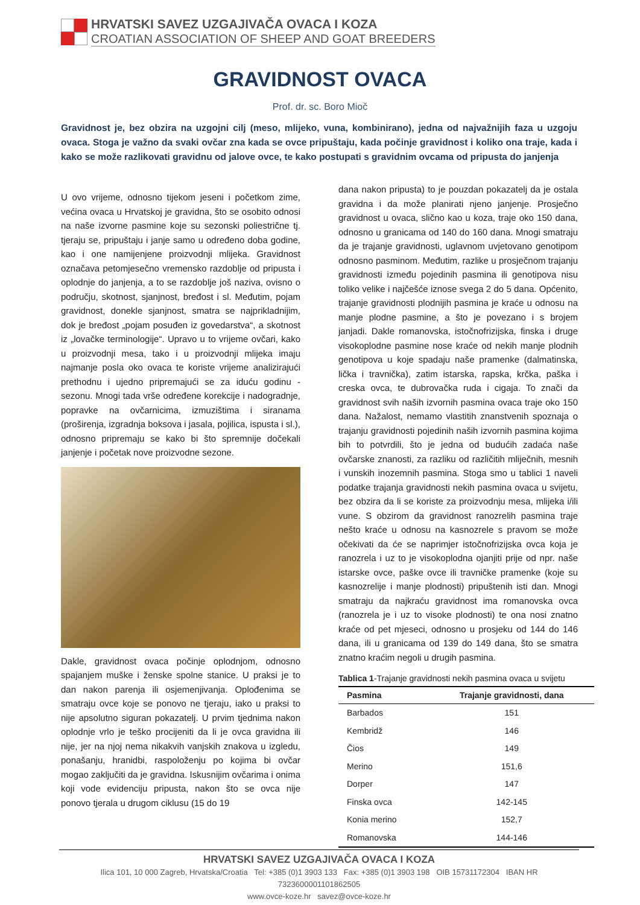HRVATSKI SAVEZ UZGAJIVAČA OVACA I KOZA
CROATIAN ASSOCIATION OF SHEEP AND GOAT BREEDERS
GRAVIDNOST OVACA
Prof. dr. sc. Boro Mioč
Gravidnost je, bez obzira na uzgojni cilj (meso, mlijeko, vuna, kombinirano), jedna od najvažnijih faza u uzgoju ovaca. Stoga je važno da svaki ovčar zna kada se ovce pripuštaju, kada počinje gravidnost i koliko ona traje, kada i kako se može razlikovati gravidnu od jalove ovce, te kako postupati s gravidnim ovcama od pripusta do janjenja
U ovo vrijeme, odnosno tijekom jeseni i početkom zime, većina ovaca u Hrvatskoj je gravidna, što se osobito odnosi na naše izvorne pasmine koje su sezonski poliestrične tj. tjeraju se, pripuštaju i janje samo u određeno doba godine, kao i one namijenjene proizvodnji mlijeka. Gravidnost označava petomjesečno vremensko razdoblje od pripusta i oplodnje do janjenja, a to se razdoblje još naziva, ovisno o području, skotnost, sjanjnost, bređost i sl. Međutim, pojam gravidnost, donekle sjanjnost, smatra se najprikladnijim, dok je bređost „pojam posuđen iz govedarstva“, a skotnost iz „lovačke terminologije“. Upravo u to vrijeme ovčari, kako u proizvodnji mesa, tako i u proizvodnji mlijeka imaju najmanje posla oko ovaca te koriste vrijeme analizirajući prethodnu i ujedno pripremajući se za iduću godinu - sezonu. Mnogi tada vrše određene korekcije i nadogradnje, popravke na ovčarnicima, izmuzištima i siranama (proširenja, izgradnja boksova i jasala, pojilica, ispusta i sl.), odnosno pripremaju se kako bi što spremnije dočekali janjenje i početak nove proizvodne sezone.
Dakle, gravidnost ovaca počinje oplodnjom, odnosno spajanjem muške i ženske spolne stanice. U praksi je to dan nakon parenja ili osjemenjivanja. Oplođenima se smatraju ovce koje se ponovo ne tjeraju, iako u praksi to nije apsolutno siguran pokazatelj. U prvim tjednima nakon oplodnje vrlo je teško procijeniti da li je ovca gravidna ili nije, jer na njoj nema nikakvih vanjskih znakova u izgledu, ponašanju, hranidbi, raspoloženju po kojima bi ovčar mogao zaključiti da je gravidna. Iskusnijim ovčarima i onima koji vode evidenciju pripusta, nakon što se ovca nije ponovo tjerala u drugom ciklusu (15 do 19
dana nakon pripusta) to je pouzdan pokazatelj da je ostala gravidna i da može planirati njeno janjenje. Prosječno gravidnost u ovaca, slično kao u koza, traje oko 150 dana, odnosno u granicama od 140 do 160 dana. Mnogi smatraju da je trajanje gravidnosti, uglavnom uvjetovano genotipom odnosno pasminom. Međutim, razlike u prosječnom trajanju gravidnosti između pojedinih pasmina ili genotipova nisu toliko velike i najčešće iznose svega 2 do 5 dana. Općenito, trajanje gravidnosti plodnijih pasmina je kraće u odnosu na manje plodne pasmine, a što je povezano i s brojem janjadi. Dakle romanovska, istočnofrizijska, finska i druge visokoplodne pasmine nose kraće od nekih manje plodnih genotipova u koje spadaju naše pramenke (dalmatinska, lička i travnička), zatim istarska, rapska, krčka, paška i creska ovca, te dubrovačka ruda i cigaja. To znači da gravidnost svih naših izvornih pasmina ovaca traje oko 150 dana. Nažalost, nemamo vlastitih znanstvenih spoznaja o trajanju gravidnosti pojedinih naših izvornih pasmina kojima bih to potvrdili, što je jedna od budućih zadaća naše ovčarske znanosti, za razliku od različitih mliječnih, mesnih i vunskih inozemnih pasmina. Stoga smo u tablici 1 naveli podatke trajanja gravidnosti nekih pasmina ovaca u svijetu, bez obzira da li se koriste za proizvodnju mesa, mlijeka i/ili vune. S obzirom da gravidnost ranozrelih pasmina traje nešto kraće u odnosu na kasnozrele s pravom se može očekivati da će se naprimjer istočnofrizijska ovca koja je ranozrela i uz to je visokoplodna ojanjiti prije od npr. naše istarske ovce, paške ovce ili travničke pramenke (koje su kasnozrelije i manje plodnosti) pripuštenih isti dan. Mnogi smatraju da najkraću gravidnost ima romanovska ovca (ranozrela je i uz to visoke plodnosti) te ona nosi znatno kraće od pet mjeseci, odnosno u prosjeku od 144 do 146 dana, ili u granicama od 139 do 149 dana, što se smatra znatno kraćim negoli u drugih pasmina.
Tablica 1-Trajanje gravidnosti nekih pasmina ovaca u svijetu
| Pasmina | Trajanje gravidnosti, dana |
| --- | --- |
| Barbados | 151 |
| Kembridž | 146 |
| Čios | 149 |
| Merino | 151,6 |
| Dorper | 147 |
| Finska ovca | 142-145 |
| Konia merino | 152,7 |
| Romanovska | 144-146 |
HRVATSKI SAVEZ UZGAJIVAČA OVACA I KOZA
Ilica 101, 10 000 Zagreb, Hrvatska/Croatia Tel: +385 (0)1 3903 133 Fax: +385 (0)1 3903 198 OIB 15731172304 IBAN HR 7323600001101862505
www.ovce-koze.hr savez@ovce-koze.hr